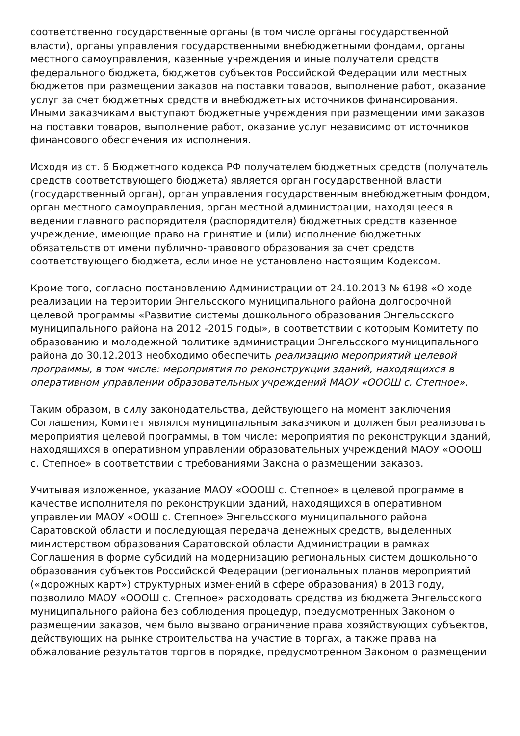соответственно государственные органы (в том числе органы государственной власти), органы управления государственными внебюджетными фондами, органы местного самоуправления, казенные учреждения и иные получатели средств федерального бюджета, бюджетов субъектов Российской Федерации или местных бюджетов при размещении заказов на поставки товаров, выполнение работ, оказание услуг за счет бюджетных средств и внебюджетных источников финансирования. Иными заказчиками выступают бюджетные учреждения при размещении ими заказов на поставки товаров, выполнение работ, оказание услуг независимо от источников финансового обеспечения их исполнения.
Исходя из ст. 6 Бюджетного кодекса РФ получателем бюджетных средств (получатель средств соответствующего бюджета) является орган государственной власти (государственный орган), орган управления государственным внебюджетным фондом, орган местного самоуправления, орган местной администрации, находящееся в ведении главного распорядителя (распорядителя) бюджетных средств казенное учреждение, имеющие право на принятие и (или) исполнение бюджетных обязательств от имени публично-правового образования за счет средств соответствующего бюджета, если иное не установлено настоящим Кодексом.
Кроме того, согласно постановлению Администрации от 24.10.2013 № 6198 «О ходе реализации на территории Энгельсского муниципального района долгосрочной целевой программы «Развитие системы дошкольного образования Энгельсского муниципального района на 2012 -2015 годы», в соответствии с которым Комитету по образованию и молодежной политике администрации Энгельсского муниципального района до 30.12.2013 необходимо обеспечить реализацию мероприятий целевой программы, в том числе: мероприятия по реконструкции зданий, находящихся в оперативном управлении образовательных учреждений МАОУ «ОООШ с. Степное».
Таким образом, в силу законодательства, действующего на момент заключения Соглашения, Комитет являлся муниципальным заказчиком и должен был реализовать мероприятия целевой программы, в том числе: мероприятия по реконструкции зданий, находящихся в оперативном управлении образовательных учреждений МАОУ «ОООШ с. Степное» в соответствии с требованиями Закона о размещении заказов.
Учитывая изложенное, указание МАОУ «ОООШ с. Степное» в целевой программе в качестве исполнителя по реконструкции зданий, находящихся в оперативном управлении МАОУ «ООШ с. Степное» Энгельсского муниципального района Саратовской области и последующая передача денежных средств, выделенных министерством образования Саратовской области Администрации в рамках Соглашения в форме субсидий на модернизацию региональных систем дошкольного образования субъектов Российской Федерации (региональных планов мероприятий («дорожных карт») структурных изменений в сфере образования) в 2013 году, позволило МАОУ «ОООШ с. Степное» расходовать средства из бюджета Энгельсского муниципального района без соблюдения процедур, предусмотренных Законом о размещении заказов, чем было вызвано ограничение права хозяйствующих субъектов, действующих на рынке строительства на участие в торгах, а также права на обжалование результатов торгов в порядке, предусмотренном Законом о размещении